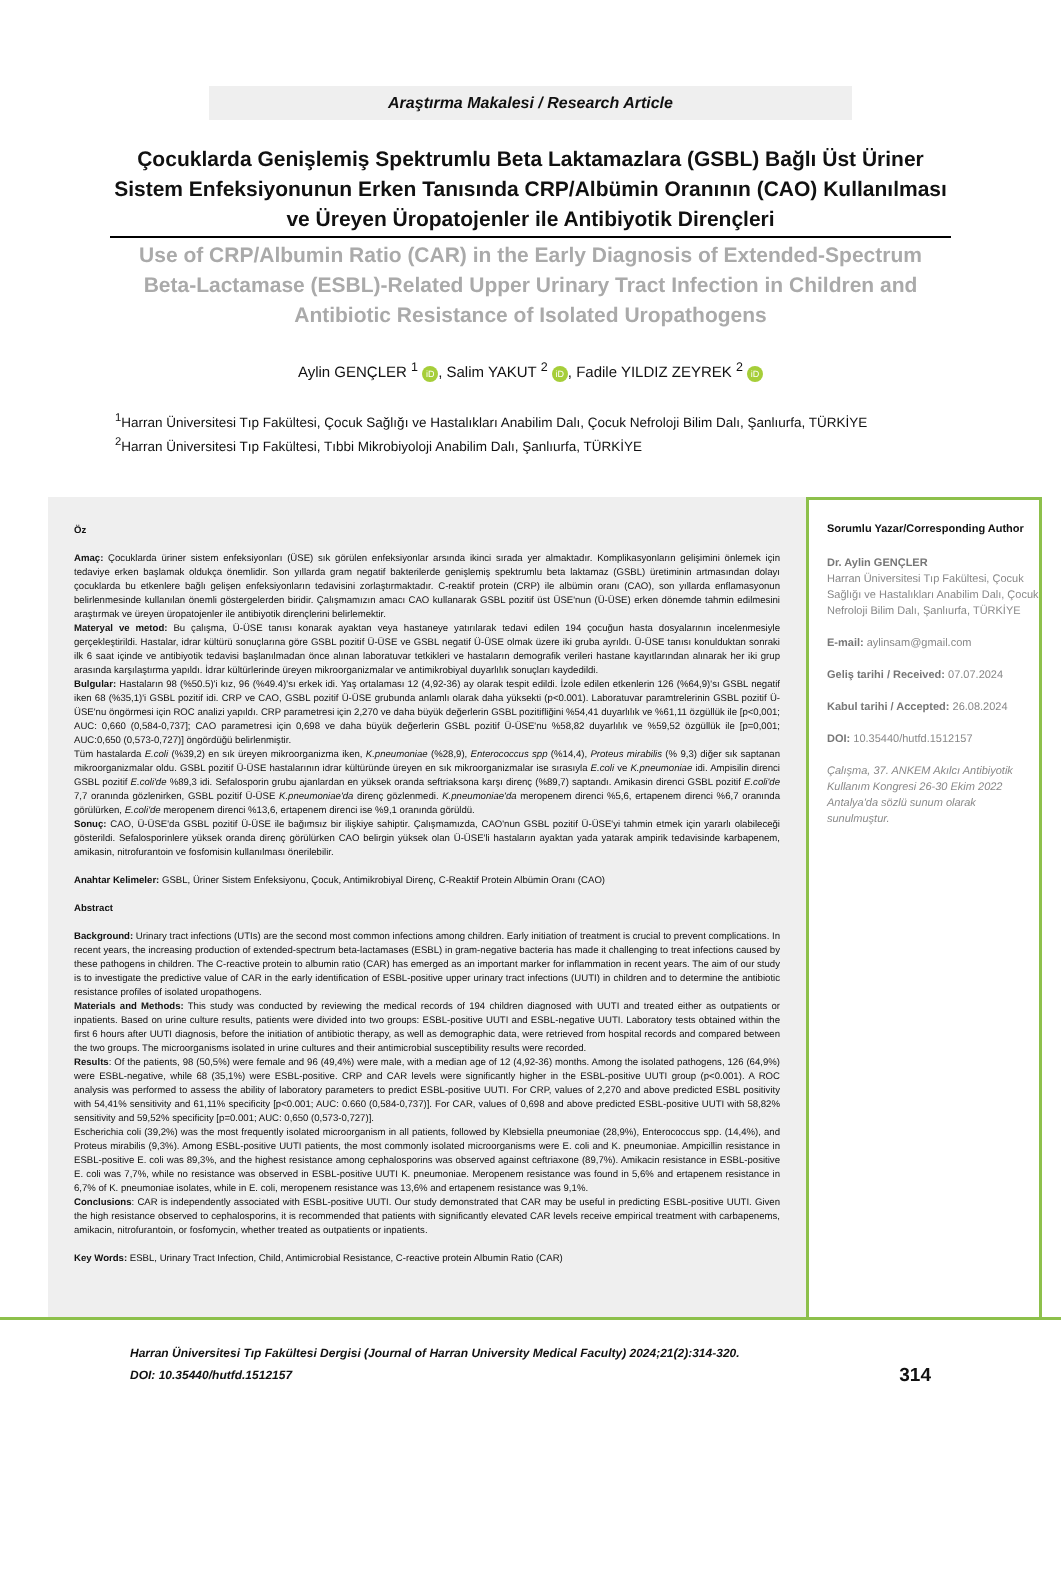Araştırma Makalesi / Research Article
Çocuklarda Genişlemiş Spektrumlu Beta Laktamazlara (GSBL) Bağlı Üst Üriner Sistem Enfeksiyonunun Erken Tanısında CRP/Albümin Oranının (CAO) Kullanılması ve Üreyen Üropatojenler ile Antibiyotik Dirençleri
Use of CRP/Albumin Ratio (CAR) in the Early Diagnosis of Extended-Spectrum Beta-Lactamase (ESBL)-Related Upper Urinary Tract Infection in Children and Antibiotic Resistance of Isolated Uropathogens
Aylin GENÇLER <sup>1</sup> iD, Salim YAKUT <sup>2</sup> iD, Fadile YILDIZ ZEYREK <sup>2</sup> iD
<sup>1</sup> Harran Üniversitesi Tıp Fakültesi, Çocuk Sağlığı ve Hastalıkları Anabilim Dalı, Çocuk Nefroloji Bilim Dalı, Şanlıurfa, TÜRKİYE
<sup>2</sup> Harran Üniversitesi Tıp Fakültesi, Tıbbi Mikrobiyoloji Anabilim Dalı, Şanlıurfa, TÜRKİYE
Öz
Amaç: Çocuklarda üriner sistem enfeksiyonları (ÜSE) sık görülen enfeksiyonlar arsında ikinci sırada yer almaktadır. Komplikasyonların gelişimini önlemek için tedaviye erken başlamak oldukça önemlidir. Son yıllarda gram negatif bakterilerde genişlemiş spektrumlu beta laktamaz (GSBL) üretiminin artmasından dolayı çocuklarda bu etkenlere bağlı gelişen enfeksiyonların tedavisini zorlaştırmaktadır. C-reaktif protein (CRP) ile albümin oranı (CAO), son yıllarda enflamasyonun belirlenmesinde kullanılan önemli göstergelerden biridir. Çalışmamızın amacı CAO kullanarak GSBL pozitif üst ÜSE'nun (Ü-ÜSE) erken dönemde tahmin edilmesini araştırmak ve üreyen üropatojenler ile antibiyotik dirençlerini belirlemektir.
Materyal ve metod: Bu çalışma, Ü-ÜSE tanısı konarak ayaktan veya hastaneye yatırılarak tedavi edilen 194 çocuğun hasta dosyalarının incelenmesiyle gerçekleştirildi. Hastalar, idrar kültürü sonuçlarına göre GSBL pozitif Ü-ÜSE ve GSBL negatif Ü-ÜSE olmak üzere iki gruba ayrıldı. Ü-ÜSE tanısı konulduktan sonraki ilk 6 saat içinde ve antibiyotik tedavisi başlanılmadan önce alınan laboratuvar tetkikleri ve hastaların demografik verileri hastane kayıtlarından alınarak her iki grup arasında karşılaştırma yapıldı. İdrar kültürlerinde üreyen mikroorganizmalar ve antimikrobiyal duyarlılık sonuçları kaydedildi.
Bulgular: Hastaların 98 (%50.5)'i kız, 96 (%49.4)'sı erkek idi. Yaş ortalaması 12 (4,92-36) ay olarak tespit edildi. İzole edilen etkenlerin 126 (%64,9)'sı GSBL negatif iken 68 (%35,1)'i GSBL pozitif idi. CRP ve CAO, GSBL pozitif Ü-ÜSE grubunda anlamlı olarak daha yüksekti (p<0.001). Laboratuvar paramtrelerinin GSBL pozitif Ü-ÜSE'nu öngörmesi için ROC analizi yapıldı. CRP parametresi için 2,270 ve daha büyük değerlerin GSBL pozitifliğini %54,41 duyarlılık ve %61,11 özgüllük ile [p<0,001; AUC: 0,660 (0,584-0,737]; CAO parametresi için 0,698 ve daha büyük değerlerin GSBL pozitif Ü-ÜSE'nu %58,82 duyarlılık ve %59,52 özgüllük ile [p=0,001; AUC:0,650 (0,573-0,727)] öngördüğü belirlenmiştir.
Tüm hastalarda E.coli (%39,2) en sık üreyen mikroorganizma iken, K.pneumoniae (%28,9), Enterococcus spp (%14,4), Proteus mirabilis (% 9,3) diğer sık saptanan mikroorganizmalar oldu. GSBL pozitif Ü-ÜSE hastalarının idrar kültüründe üreyen en sık mikroorganizmalar ise sırasıyla E.coli ve K.pneumoniae idi. Ampisilin direnci GSBL pozitif E.coli'de %89,3 idi. Sefalosporin grubu ajanlardan en yüksek oranda seftriaksona karşı direnç (%89,7) saptandı. Amikasin direnci GSBL pozitif E.coli'de 7,7 oranında gözlenirken, GSBL pozitif Ü-ÜSE K.pneumoniae'da direnç gözlenmedi. K.pneumoniae'da meropenem direnci %5,6, ertapenem direnci %6,7 oranında görülürken, E.coli'de meropenem direnci %13,6, ertapenem direnci ise %9,1 oranında görüldü.
Sonuç: CAO, Ü-ÜSE'da GSBL pozitif Ü-ÜSE ile bağımsız bir ilişkiye sahiptir. Çalışmamızda, CAO'nun GSBL pozitif Ü-ÜSE'yi tahmin etmek için yararlı olabileceği gösterildi. Sefalosporinlere yüksek oranda direnç görülürken CAO belirgin yüksek olan Ü-ÜSE'li hastaların ayaktan yada yatarak ampirik tedavisinde karbapenem, amikasin, nitrofurantoin ve fosfomisin kullanılması önerilebilir.
Anahtar Kelimeler: GSBL, Üriner Sistem Enfeksiyonu, Çocuk, Antimikrobiyal Direnç, C-Reaktif Protein Albümin Oranı (CAO)
Abstract
Background: Urinary tract infections (UTIs) are the second most common infections among children. Early initiation of treatment is crucial to prevent complications. In recent years, the increasing production of extended-spectrum beta-lactamases (ESBL) in gram-negative bacteria has made it challenging to treat infections caused by these pathogens in children. The C-reactive protein to albumin ratio (CAR) has emerged as an important marker for inflammation in recent years. The aim of our study is to investigate the predictive value of CAR in the early identification of ESBL-positive upper urinary tract infections (UUTI) in children and to determine the antibiotic resistance profiles of isolated uropathogens.
Materials and Methods: This study was conducted by reviewing the medical records of 194 children diagnosed with UUTI and treated either as outpatients or inpatients. Based on urine culture results, patients were divided into two groups: ESBL-positive UUTI and ESBL-negative UUTI. Laboratory tests obtained within the first 6 hours after UUTI diagnosis, before the initiation of antibiotic therapy, as well as demographic data, were retrieved from hospital records and compared between the two groups. The microorganisms isolated in urine cultures and their antimicrobial susceptibility results were recorded.
Results: Of the patients, 98 (50,5%) were female and 96 (49,4%) were male, with a median age of 12 (4,92-36) months. Among the isolated pathogens, 126 (64,9%) were ESBL-negative, while 68 (35,1%) were ESBL-positive. CRP and CAR levels were significantly higher in the ESBL-positive UUTI group (p<0.001). A ROC analysis was performed to assess the ability of laboratory parameters to predict ESBL-positive UUTI. For CRP, values of 2,270 and above predicted ESBL positivity with 54,41% sensitivity and 61,11% specificity [p<0.001; AUC: 0.660 (0,584-0,737)]. For CAR, values of 0,698 and above predicted ESBL-positive UUTI with 58,82% sensitivity and 59,52% specificity [p=0.001; AUC: 0,650 (0,573-0,727)].
Escherichia coli (39,2%) was the most frequently isolated microorganism in all patients, followed by Klebsiella pneumoniae (28,9%), Enterococcus spp. (14,4%), and Proteus mirabilis (9,3%). Among ESBL-positive UUTI patients, the most commonly isolated microorganisms were E. coli and K. pneumoniae. Ampicillin resistance in ESBL-positive E. coli was 89,3%, and the highest resistance among cephalosporins was observed against ceftriaxone (89,7%). Amikacin resistance in ESBL-positive E. coli was 7,7%, while no resistance was observed in ESBL-positive UUTI K. pneumoniae. Meropenem resistance was found in 5,6% and ertapenem resistance in 6,7% of K. pneumoniae isolates, while in E. coli, meropenem resistance was 13,6% and ertapenem resistance was 9,1%.
Conclusions: CAR is independently associated with ESBL-positive UUTI. Our study demonstrated that CAR may be useful in predicting ESBL-positive UUTI. Given the high resistance observed to cephalosporins, it is recommended that patients with significantly elevated CAR levels receive empirical treatment with carbapenems, amikacin, nitrofurantoin, or fosfomycin, whether treated as outpatients or inpatients.
Key Words: ESBL, Urinary Tract Infection, Child, Antimicrobial Resistance, C-reactive protein Albumin Ratio (CAR)
Sorumlu Yazar/Corresponding Author
Dr. Aylin GENÇLER
Harran Üniversitesi Tıp Fakültesi, Çocuk Sağlığı ve Hastalıkları Anabilim Dalı, Çocuk Nefroloji Bilim Dalı, Şanlıurfa, TÜRKİYE
E-mail: aylinsam@gmail.com
Geliş tarihi / Received: 07.07.2024
Kabul tarihi / Accepted: 26.08.2024
DOI: 10.35440/hutfd.1512157
Çalışma, 37. ANKEM Akılcı Antibiyotik Kullanım Kongresi 26-30 Ekim 2022 Antalya'da sözlü sunum olarak sunulmuştur.
Harran Üniversitesi Tıp Fakültesi Dergisi (Journal of Harran University Medical Faculty) 2024;21(2):314-320.
DOI: 10.35440/hutfd.1512157
314